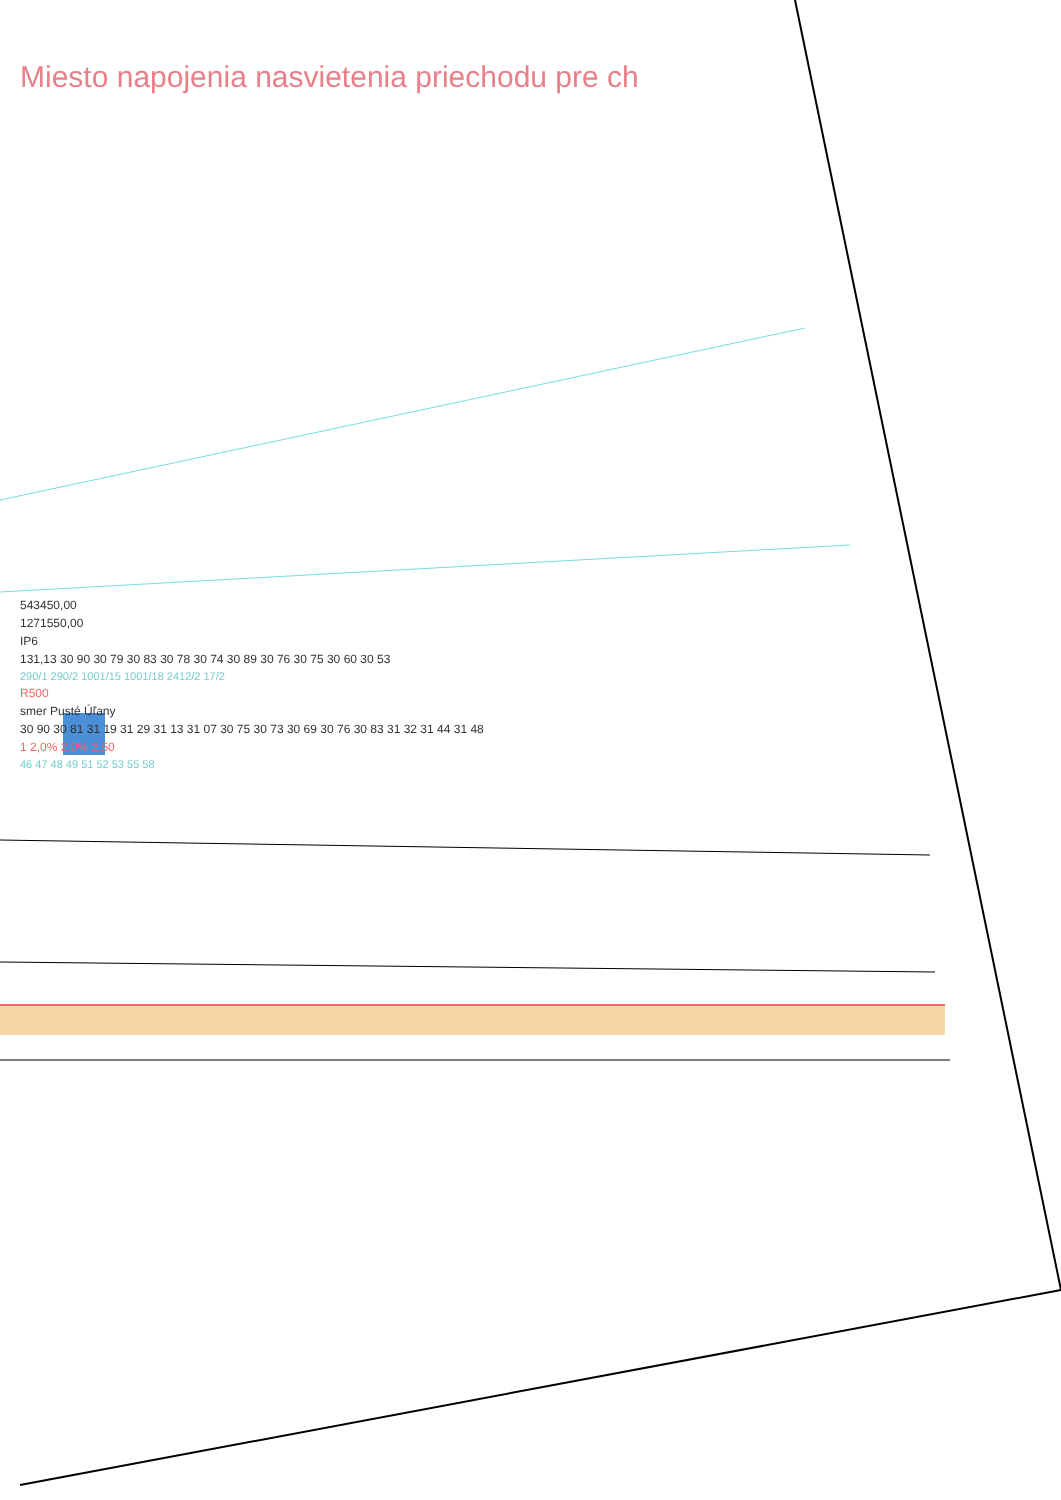Miesto napojenia nasvietenia priechodu pre ch
543450,00
1271550,00
IP6
131,13 30 90 30 79 30 83 30 78 30 74 30 89 30 76 30 75 30 60 30 53
290/1 290/2 1001/15 1001/18 2412/2 17/2
R500
smer Pusté Úľany
30 90 30 81 31 19 31 29 31 13 31 07 30 75 30 73 30 69 30 76 30 83 31 32 31 44 31 48
1 2,0% 2,0% 2,50
46 47 48 49 51 52 53 55 58